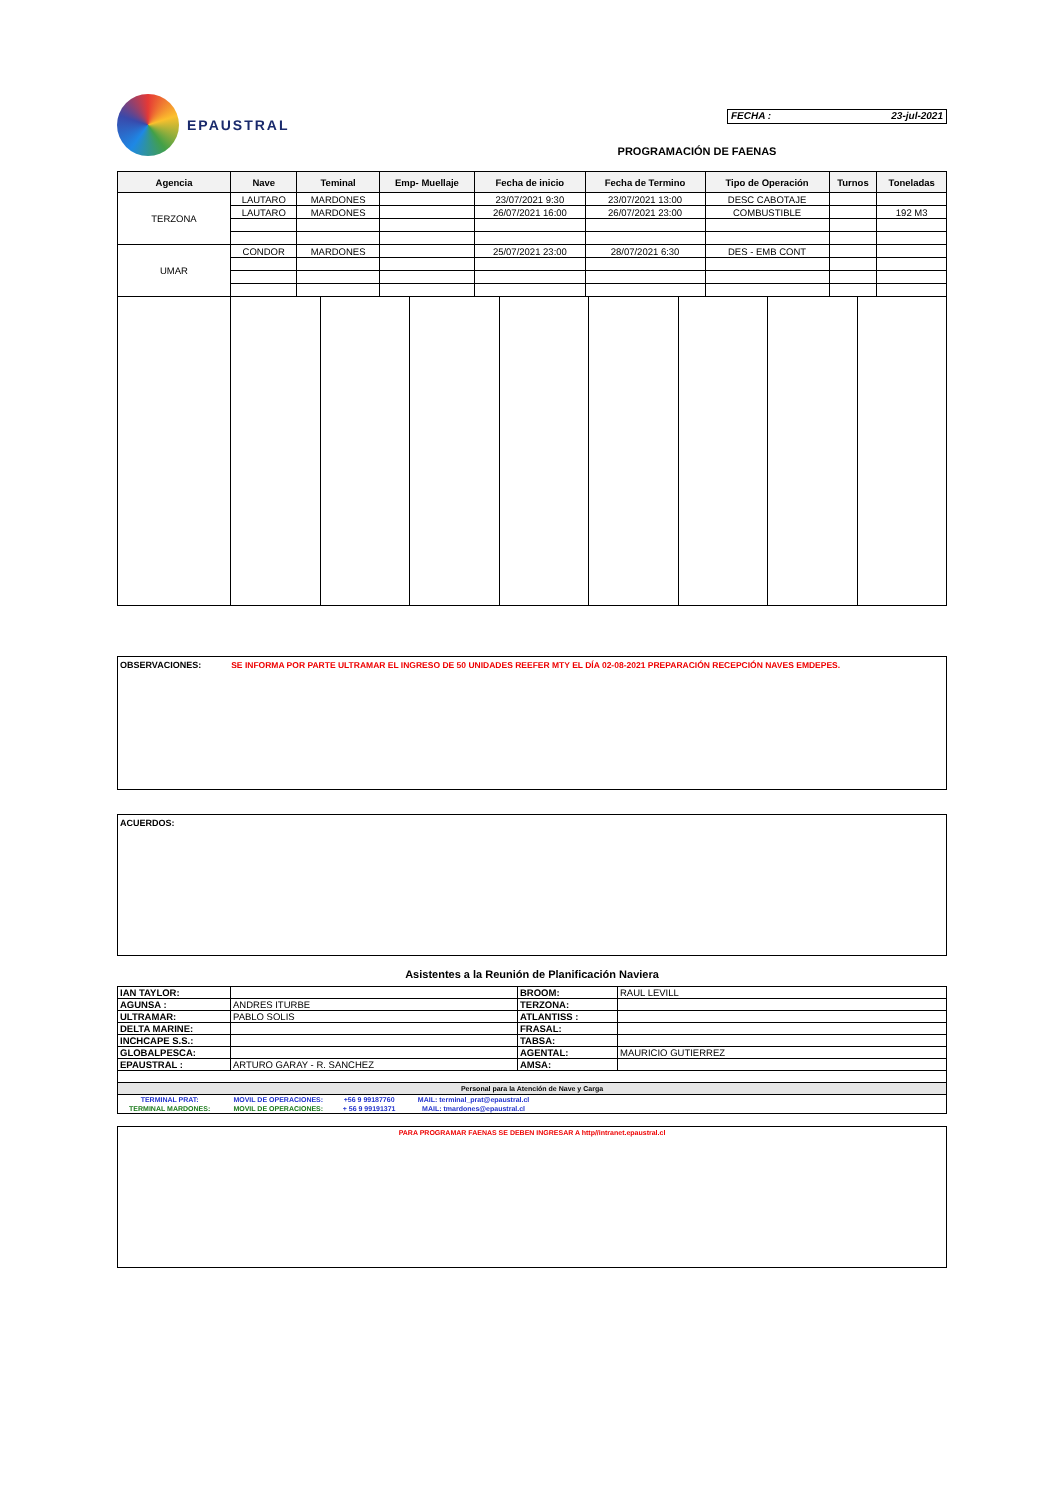EPAUSTRAL
FECHA : 23-jul-2021
PROGRAMACIÓN DE FAENAS
| Agencia | Nave | Teminal | Emp- Muellaje | Fecha de inicio | Fecha de Termino | Tipo de Operación | Turnos | Toneladas |
| --- | --- | --- | --- | --- | --- | --- | --- | --- |
| TERZONA | LAUTARO | MARDONES | | 23/07/2021 9:30 | 23/07/2021 13:00 | DESC CABOTAJE | | |
| | LAUTARO | MARDONES | | 26/07/2021 16:00 | 26/07/2021 23:00 | COMBUSTIBLE | | 192 M3 |
| UMAR | CONDOR | MARDONES | | 25/07/2021 23:00 | 28/07/2021 6:30 | DES - EMB CONT | | |
OBSERVACIONES: SE INFORMA POR PARTE ULTRAMAR EL INGRESO DE 50 UNIDADES REEFER MTY EL DÍA 02-08-2021 PREPARACIÓN RECEPCIÓN NAVES EMDEPES.
ACUERDOS:
Asistentes a la Reunión de Planificación Naviera
| IAN TAYLOR: | | BROOM: | RAUL LEVILL |
| AGUNSA : | ANDRES ITURBE | TERZONA: | |
| ULTRAMAR: | PABLO SOLIS | ATLANTISS : | |
| DELTA MARINE: | | FRASAL: | |
| INCHCAPE S.S.: | | TABSA: | |
| GLOBALPESCA: | | AGENTAL: | MAURICIO GUTIERREZ |
| EPAUSTRAL : | ARTURO GARAY - R. SANCHEZ | AMSA: | |
| Personal para la Atención de Nave y Carga | | | |
| TERMINAL PRAT: | MOVIL DE OPERACIONES: | +56 9 99187760 | MAIL: terminal_prat@epaustral.cl | |
| TERMINAL MARDONES: | MOVIL DE OPERACIONES: | + 56 9 99191371 | MAIL: tmardones@epaustral.cl | |
PARA PROGRAMAR FAENAS SE DEBEN INGRESAR A http//intranet.epaustral.cl